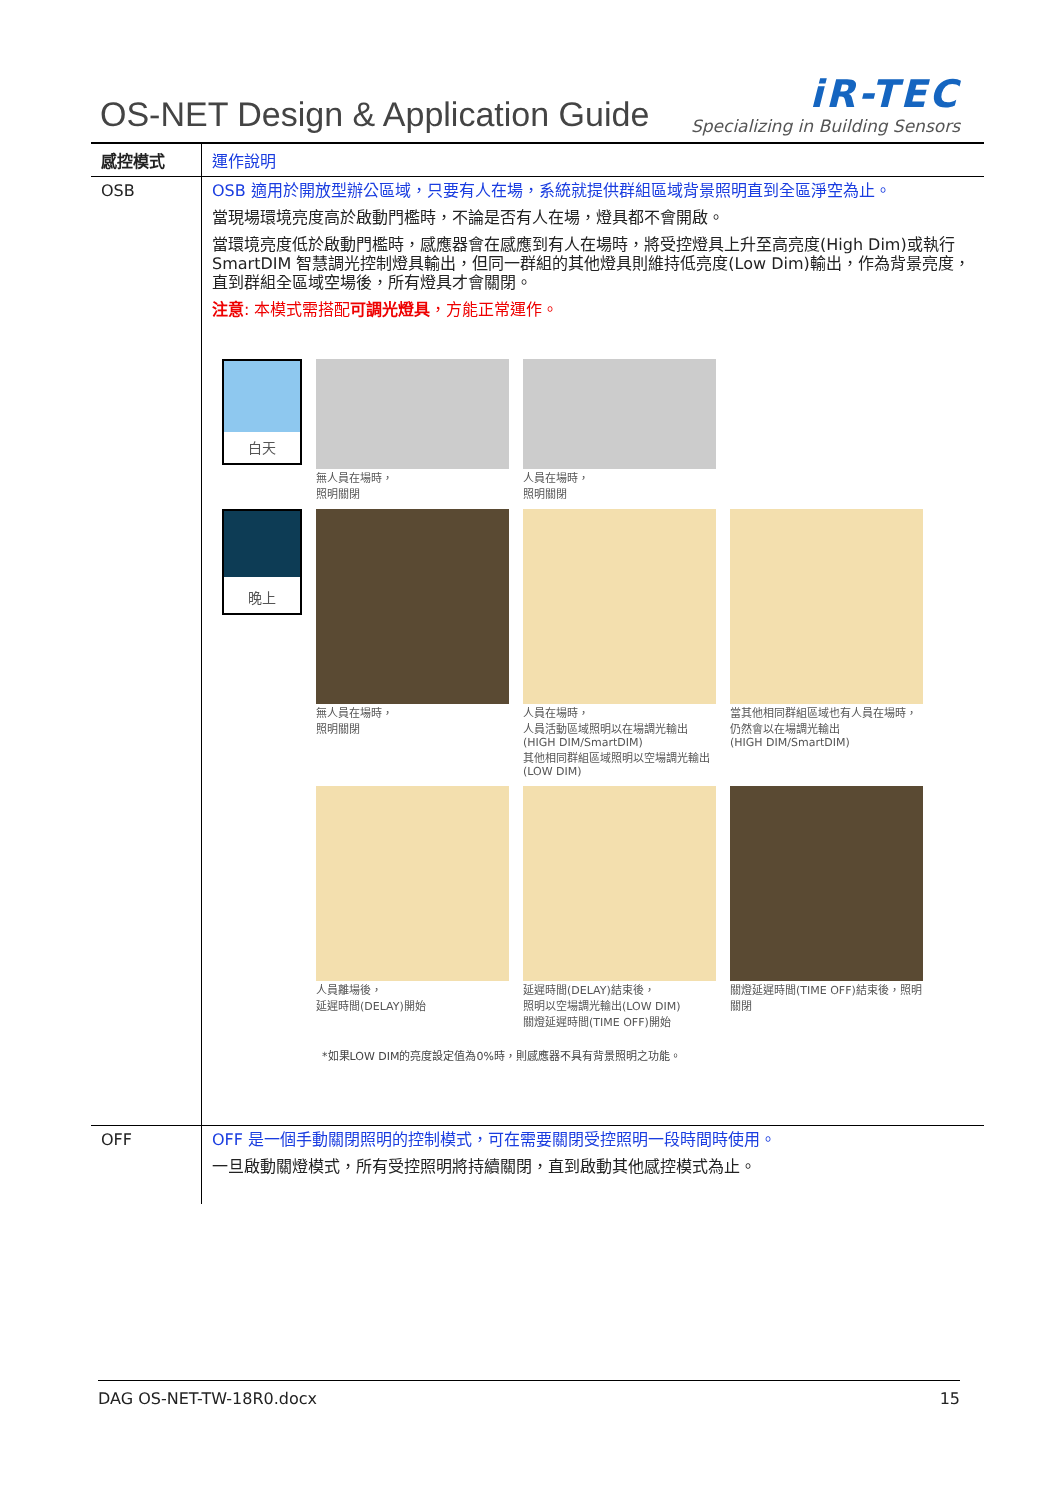OS-NET Design & Application Guide
iR-TEC
Specializing in Building Sensors
| 感控模式 | 運作說明 |
| --- | --- |
| OSB | OSB 適用於開放型辦公區域，只要有人在場，系統就提供群組區域背景照明直到全區淨空為止。 當現場環境亮度高於啟動門檻時，不論是否有人在場，燈具都不會開啟。 當環境亮度低於啟動門檻時，感應器會在感應到有人在場時，將受控燈具上升至高亮度(High Dim)或執行 SmartDIM 智慧調光控制燈具輸出，但同一群組的其他燈具則維持低亮度(Low Dim)輸出，作為背景亮度，直到群組全區域空場後，所有燈具才會關閉。 注意 : 本模式需搭配 可調光燈具 ，方能正常運作。 白天 無人員在場時， 照明關閉 人員在場時， 照明關閉 晚上 無人員在場時， 照明關閉 人員在場時， 人員活動區域照明以在場調光輸出 (HIGH DIM/SmartDIM) 其他相同群組區域照明以空場調光輸出(LOW DIM) 當其他相同群組區域也有人員在場時，仍然會以在場調光輸出 (HIGH DIM/SmartDIM) 人員離場後， 延遲時間(DELAY)開始 延遲時間(DELAY)結束後， 照明以空場調光輸出(LOW DIM) 關燈延遲時間(TIME OFF)開始 關燈延遲時間(TIME OFF)結束後，照明關閉 *如果LOW DIM的亮度設定值為0%時，則感應器不具有背景照明之功能。 |
| OFF | OFF 是一個手動關閉照明的控制模式，可在需要關閉受控照明一段時間時使用。 一旦啟動關燈模式，所有受控照明將持續關閉，直到啟動其他感控模式為止。 |
DAG OS-NET-TW-18R0.docx 15